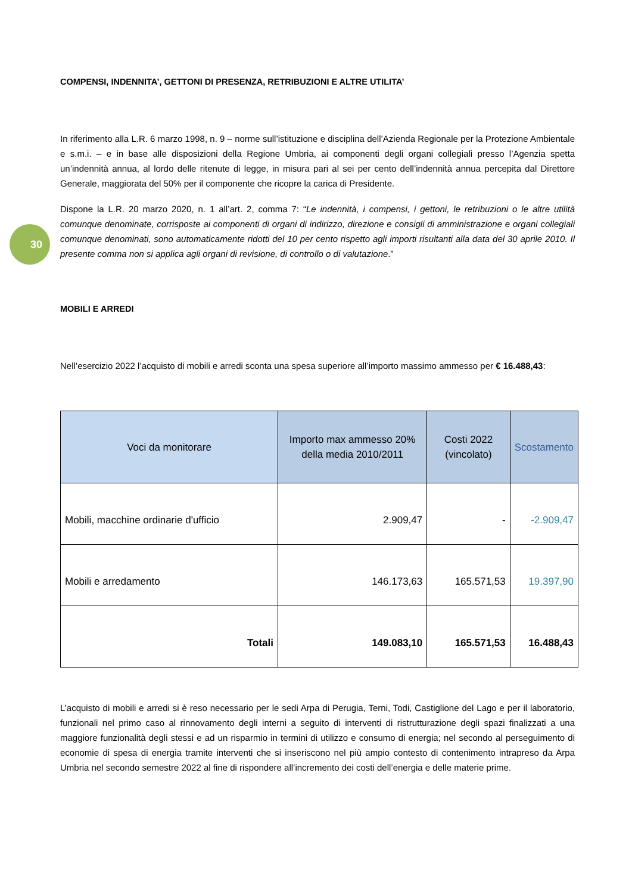30
COMPENSI, INDENNITA’, GETTONI DI PRESENZA, RETRIBUZIONI E ALTRE UTILITA’
In riferimento alla L.R. 6 marzo 1998, n. 9 – norme sull’istituzione e disciplina dell’Azienda Regionale per la Protezione Ambientale e s.m.i. – e in base alle disposizioni della Regione Umbria, ai componenti degli organi collegiali presso l’Agenzia spetta un’indennità annua, al lordo delle ritenute di legge, in misura pari al sei per cento dell’indennità annua percepita dal Direttore Generale, maggiorata del 50% per il componente che ricopre la carica di Presidente.
Dispone la L.R. 20 marzo 2020, n. 1 all’art. 2, comma 7: “Le indennità, i compensi, i gettoni, le retribuzioni o le altre utilità comunque denominate, corrisposte ai componenti di organi di indirizzo, direzione e consigli di amministrazione e organi collegiali comunque denominati, sono automaticamente ridotti del 10 per cento rispetto agli importi risultanti alla data del 30 aprile 2010. Il presente comma non si applica agli organi di revisione, di controllo o di valutazione.”
MOBILI E ARREDI
Nell’esercizio 2022 l’acquisto di mobili e arredi sconta una spesa superiore all’importo massimo ammesso per € 16.488,43:
| Voci da monitorare | Importo max ammesso 20% della media 2010/2011 | Costi 2022 (vincolato) | Scostamento |
| --- | --- | --- | --- |
| Mobili, macchine ordinarie d'ufficio | 2.909,47 | - | -2.909,47 |
| Mobili e arredamento | 146.173,63 | 165.571,53 | 19.397,90 |
| Totali | 149.083,10 | 165.571,53 | 16.488,43 |
L’acquisto di mobili e arredi si è reso necessario per le sedi Arpa di Perugia, Terni, Todi, Castiglione del Lago e per il laboratorio, funzionali nel primo caso al rinnovamento degli interni a seguito di interventi di ristrutturazione degli spazi finalizzati a una maggiore funzionalità degli stessi e ad un risparmio in termini di utilizzo e consumo di energia; nel secondo al perseguimento di economie di spesa di energia tramite interventi che si inseriscono nel più ampio contesto di contenimento intrapreso da Arpa Umbria nel secondo semestre 2022 al fine di rispondere all’incremento dei costi dell’energia e delle materie prime.